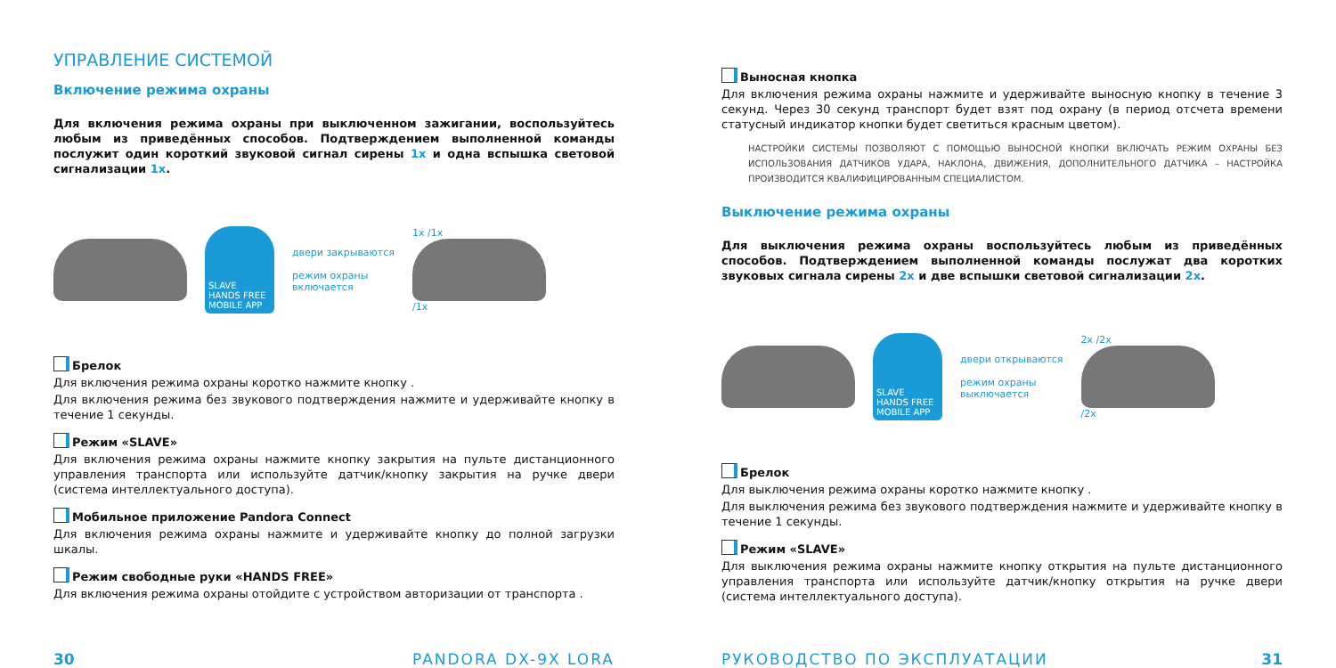УПРАВЛЕНИЕ СИСТЕМОЙ
Включение режима охраны
Для включения режима охраны при выключенном зажигании, воспользуйтесь любым из приведённых способов. Подтверждением выполненной команды послужит один короткий звуковой сигнал сирены 1x и одна вспышка световой сигнализации 1x.
SLAVE
HANDS FREE
MOBILE APP
двери закрываются
режим охраны
включается
1x /1x
/1x
Брелок
Для включения режима охраны коротко нажмите кнопку .
Для включения режима без звукового подтверждения нажмите и удерживайте кнопку в течение 1 секунды.
Режим «SLAVE»
Для включения режима охраны нажмите кнопку закрытия на пульте дистанционного управления транспорта или используйте датчик/кнопку закрытия на ручке двери (система интеллектуального доступа).
Мобильное приложение Pandora Connect
Для включения режима охраны нажмите и удерживайте кнопку до полной загрузки шкалы.
Режим свободные руки «HANDS FREE»
Для включения режима охраны отойдите с устройством авторизации от транспорта .
30 PANDORA DX-9X LORA
Выносная кнопка
Для включения режима охраны нажмите и удерживайте выносную кнопку в течение 3 секунд. Через 30 секунд транспорт будет взят под охрану (в период отсчета времени статусный индикатор кнопки будет светиться красным цветом).
НАСТРОЙКИ СИСТЕМЫ ПОЗВОЛЯЮТ С ПОМОЩЬЮ ВЫНОСНОЙ КНОПКИ ВКЛЮЧАТЬ РЕЖИМ ОХРАНЫ БЕЗ ИСПОЛЬЗОВАНИЯ ДАТЧИКОВ УДАРА, НАКЛОНА, ДВИЖЕНИЯ, ДОПОЛНИТЕЛЬНОГО ДАТЧИКА – НАСТРОЙКА ПРОИЗВОДИТСЯ КВАЛИФИЦИРОВАННЫМ СПЕЦИАЛИСТОМ.
Выключение режима охраны
Для выключения режима охраны воспользуйтесь любым из приведённых способов. Подтверждением выполненной команды послужат два коротких звуковых сигнала сирены 2x и две вспышки световой сигнализации 2x.
SLAVE
HANDS FREE
MOBILE APP
двери открываются
режим охраны
выключается
2x /2x
/2x
Брелок
Для выключения режима охраны коротко нажмите кнопку .
Для выключения режима без звукового подтверждения нажмите и удерживайте кнопку в течение 1 секунды.
Режим «SLAVE»
Для выключения режима охраны нажмите кнопку открытия на пульте дистанционного управления транспорта или используйте датчик/кнопку открытия на ручке двери (система интеллектуального доступа).
РУКОВОДСТВО ПО ЭКСПЛУАТАЦИИ 31